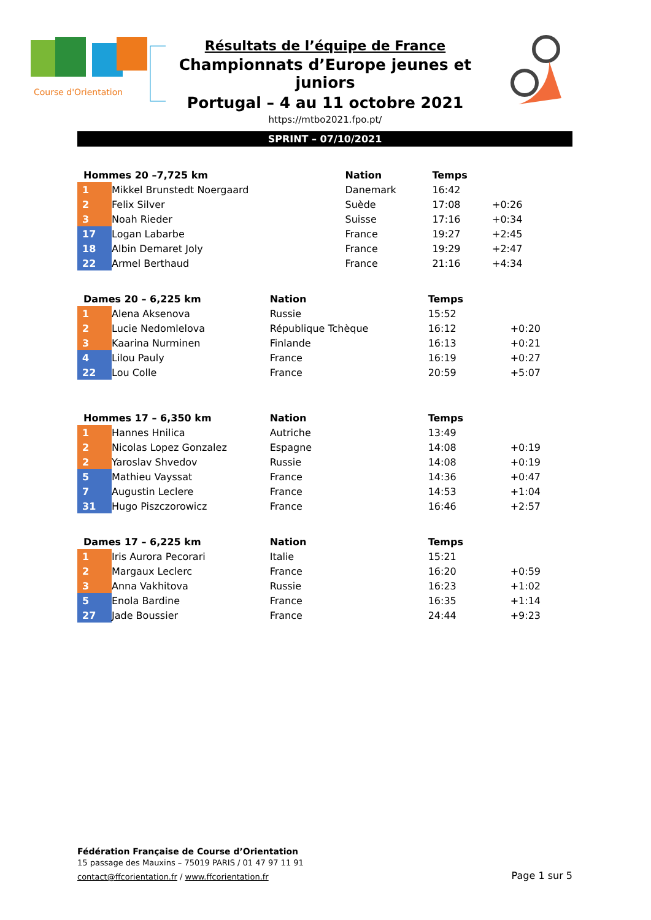Course d'Orientation
Résultats de l’équipe de France
Championnats d’Europe jeunes et juniors
Portugal – 4 au 11 octobre 2021
https://mtbo2021.fpo.pt/
SPRINT – 07/10/2021
| Hommes 20 –7,725 km | | Nation | Temps | |
| --- | --- | --- | --- | --- |
| 1 | Mikkel Brunstedt Noergaard | Danemark | 16:42 | |
| 2 | Felix Silver | Suède | 17:08 | +0:26 |
| 3 | Noah Rieder | Suisse | 17:16 | +0:34 |
| 17 | Logan Labarbe | France | 19:27 | +2:45 |
| 18 | Albin Demaret Joly | France | 19:29 | +2:47 |
| 22 | Armel Berthaud | France | 21:16 | +4:34 |
| Dames 20 – 6,225 km | | Nation | Temps | |
| --- | --- | --- | --- | --- |
| 1 | Alena Aksenova | Russie | 15:52 | |
| 2 | Lucie Nedomlelova | République Tchèque | 16:12 | +0:20 |
| 3 | Kaarina Nurminen | Finlande | 16:13 | +0:21 |
| 4 | Lilou Pauly | France | 16:19 | +0:27 |
| 22 | Lou Colle | France | 20:59 | +5:07 |
| Hommes 17 – 6,350 km | | Nation | Temps | |
| --- | --- | --- | --- | --- |
| 1 | Hannes Hnilica | Autriche | 13:49 | |
| 2 | Nicolas Lopez Gonzalez | Espagne | 14:08 | +0:19 |
| 2 | Yaroslav Shvedov | Russie | 14:08 | +0:19 |
| 5 | Mathieu Vayssat | France | 14:36 | +0:47 |
| 7 | Augustin Leclere | France | 14:53 | +1:04 |
| 31 | Hugo Piszczorowicz | France | 16:46 | +2:57 |
| Dames 17 – 6,225 km | | Nation | Temps | |
| --- | --- | --- | --- | --- |
| 1 | Iris Aurora Pecorari | Italie | 15:21 | |
| 2 | Margaux Leclerc | France | 16:20 | +0:59 |
| 3 | Anna Vakhitova | Russie | 16:23 | +1:02 |
| 5 | Enola Bardine | France | 16:35 | +1:14 |
| 27 | Jade Boussier | France | 24:44 | +9:23 |
Fédération Française de Course d’Orientation
15 passage des Mauxins – 75019 PARIS / 01 47 97 11 91
contact@ffcorientation.fr / www.ffcorientation.fr
Page 1 sur 5